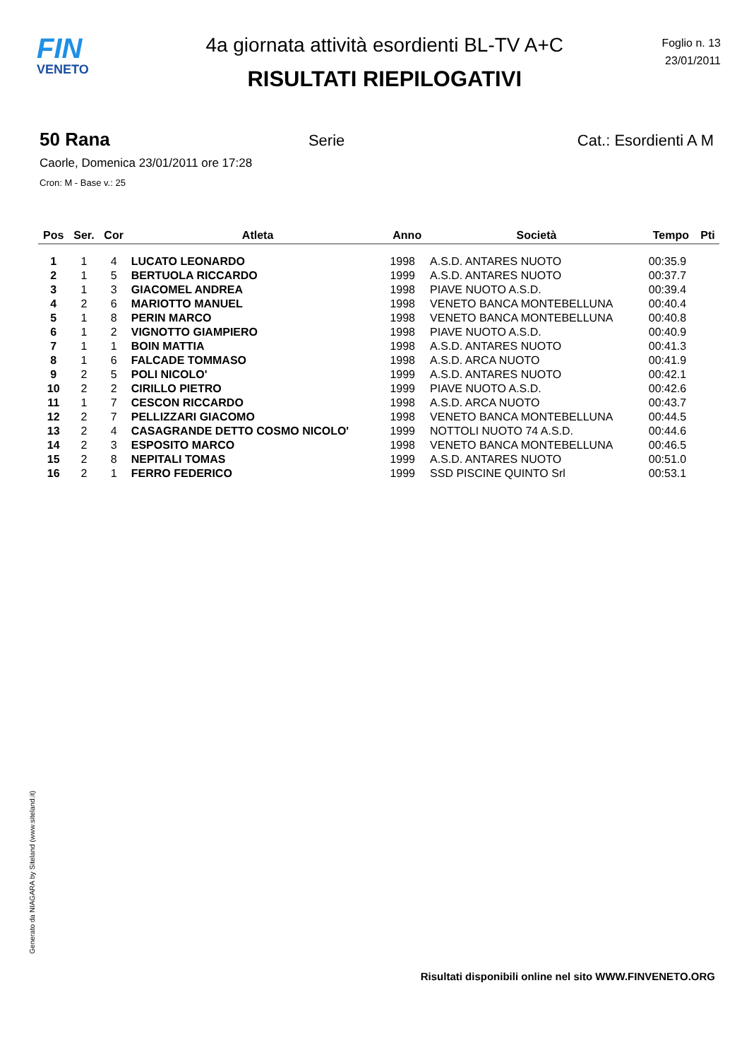FIN
VENETO
4a giornata attività esordienti BL-TV A+C
RISULTATI RIEPILOGATIVI
Foglio n. 13
23/01/2011
50 Rana Serie Cat.: Esordienti A M
Caorle, Domenica 23/01/2011 ore 17:28
Cron: M - Base v.: 25
| Pos | Ser. | Cor | Atleta | Anno | Società | Tempo | Pti |
| --- | --- | --- | --- | --- | --- | --- | --- |
| 1 | 1 | 4 | LUCATO LEONARDO | 1998 | A.S.D. ANTARES NUOTO | 00:35.9 | |
| 2 | 1 | 5 | BERTUOLA RICCARDO | 1999 | A.S.D. ANTARES NUOTO | 00:37.7 | |
| 3 | 1 | 3 | GIACOMEL ANDREA | 1998 | PIAVE NUOTO A.S.D. | 00:39.4 | |
| 4 | 2 | 6 | MARIOTTO MANUEL | 1998 | VENETO BANCA MONTEBELLUNA | 00:40.4 | |
| 5 | 1 | 8 | PERIN MARCO | 1998 | VENETO BANCA MONTEBELLUNA | 00:40.8 | |
| 6 | 1 | 2 | VIGNOTTO GIAMPIERO | 1998 | PIAVE NUOTO A.S.D. | 00:40.9 | |
| 7 | 1 | 1 | BOIN MATTIA | 1998 | A.S.D. ANTARES NUOTO | 00:41.3 | |
| 8 | 1 | 6 | FALCADE TOMMASO | 1998 | A.S.D. ARCA NUOTO | 00:41.9 | |
| 9 | 2 | 5 | POLI NICOLO' | 1999 | A.S.D. ANTARES NUOTO | 00:42.1 | |
| 10 | 2 | 2 | CIRILLO PIETRO | 1999 | PIAVE NUOTO A.S.D. | 00:42.6 | |
| 11 | 1 | 7 | CESCON RICCARDO | 1998 | A.S.D. ARCA NUOTO | 00:43.7 | |
| 12 | 2 | 7 | PELLIZZARI GIACOMO | 1998 | VENETO BANCA MONTEBELLUNA | 00:44.5 | |
| 13 | 2 | 4 | CASAGRANDE DETTO COSMO NICOLO' | 1999 | NOTTOLI NUOTO 74 A.S.D. | 00:44.6 | |
| 14 | 2 | 3 | ESPOSITO MARCO | 1998 | VENETO BANCA MONTEBELLUNA | 00:46.5 | |
| 15 | 2 | 8 | NEPITALI TOMAS | 1999 | A.S.D. ANTARES NUOTO | 00:51.0 | |
| 16 | 2 | 1 | FERRO FEDERICO | 1999 | SSD PISCINE QUINTO Srl | 00:53.1 | |
Generato da NIAGARA by Siteland (www.siteland.it)
Risultati disponibili online nel sito WWW.FINVENETO.ORG